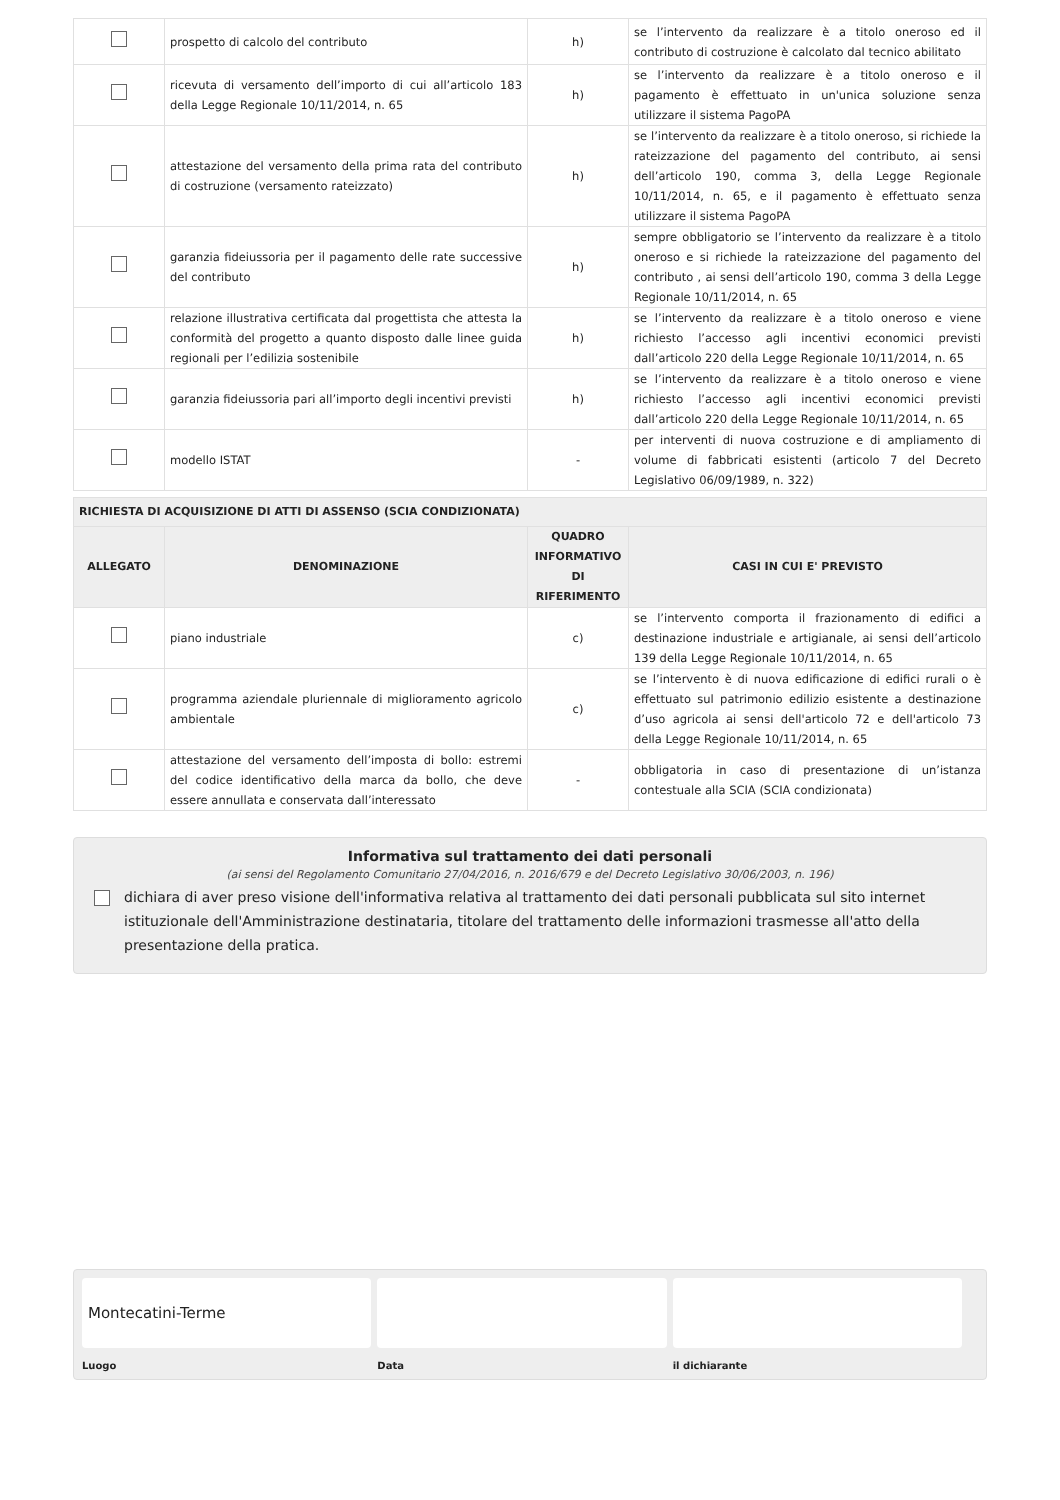| | prospetto di calcolo del contributo | h) | se l’intervento da realizzare è a titolo oneroso ed il contributo di costruzione è calcolato dal tecnico abilitato |
| | ricevuta di versamento dell’importo di cui all’articolo 183 della Legge Regionale 10/11/2014, n. 65 | h) | se l’intervento da realizzare è a titolo oneroso e il pagamento è effettuato in un'unica soluzione senza utilizzare il sistema PagoPA |
| | attestazione del versamento della prima rata del contributo di costruzione (versamento rateizzato) | h) | se l’intervento da realizzare è a titolo oneroso, si richiede la rateizzazione del pagamento del contributo, ai sensi dell’articolo 190, comma 3, della Legge Regionale 10/11/2014, n. 65, e il pagamento è effettuato senza utilizzare il sistema PagoPA |
| | garanzia fideiussoria per il pagamento delle rate successive del contributo | h) | sempre obbligatorio se l’intervento da realizzare è a titolo oneroso e si richiede la rateizzazione del pagamento del contributo , ai sensi dell’articolo 190, comma 3 della Legge Regionale 10/11/2014, n. 65 |
| | relazione illustrativa certificata dal progettista che attesta la conformità del progetto a quanto disposto dalle linee guida regionali per l’edilizia sostenibile | h) | se l’intervento da realizzare è a titolo oneroso e viene richiesto l’accesso agli incentivi economici previsti dall’articolo 220 della Legge Regionale 10/11/2014, n. 65 |
| | garanzia fideiussoria pari all’importo degli incentivi previsti | h) | se l’intervento da realizzare è a titolo oneroso e viene richiesto l’accesso agli incentivi economici previsti dall’articolo 220 della Legge Regionale 10/11/2014, n. 65 |
| | modello ISTAT | - | per interventi di nuova costruzione e di ampliamento di volume di fabbricati esistenti (articolo 7 del Decreto Legislativo 06/09/1989, n. 322) |
| RICHIESTA DI ACQUISIZIONE DI ATTI DI ASSENSO (SCIA CONDIZIONATA) | | | |
| ALLEGATO | DENOMINAZIONE | QUADRO INFORMATIVO DI RIFERIMENTO | CASI IN CUI E' PREVISTO |
| | piano industriale | c) | se l’intervento comporta il frazionamento di edifici a destinazione industriale e artigianale, ai sensi dell’articolo 139 della Legge Regionale 10/11/2014, n. 65 |
| | programma aziendale pluriennale di miglioramento agricolo ambientale | c) | se l’intervento è di nuova edificazione di edifici rurali o è effettuato sul patrimonio edilizio esistente a destinazione d’uso agricola ai sensi dell'articolo 72 e dell'articolo 73 della Legge Regionale 10/11/2014, n. 65 |
| | attestazione del versamento dell’imposta di bollo: estremi del codice identificativo della marca da bollo, che deve essere annullata e conservata dall’interessato | - | obbligatoria in caso di presentazione di un’istanza contestuale alla SCIA (SCIA condizionata) |
Informativa sul trattamento dei dati personali
(ai sensi del Regolamento Comunitario 27/04/2016, n. 2016/679 e del Decreto Legislativo 30/06/2003, n. 196)
dichiara di aver preso visione dell'informativa relativa al trattamento dei dati personali pubblicata sul sito internet istituzionale dell'Amministrazione destinataria, titolare del trattamento delle informazioni trasmesse all'atto della presentazione della pratica.
Montecatini-Terme
Luogo
Data il dichiarante